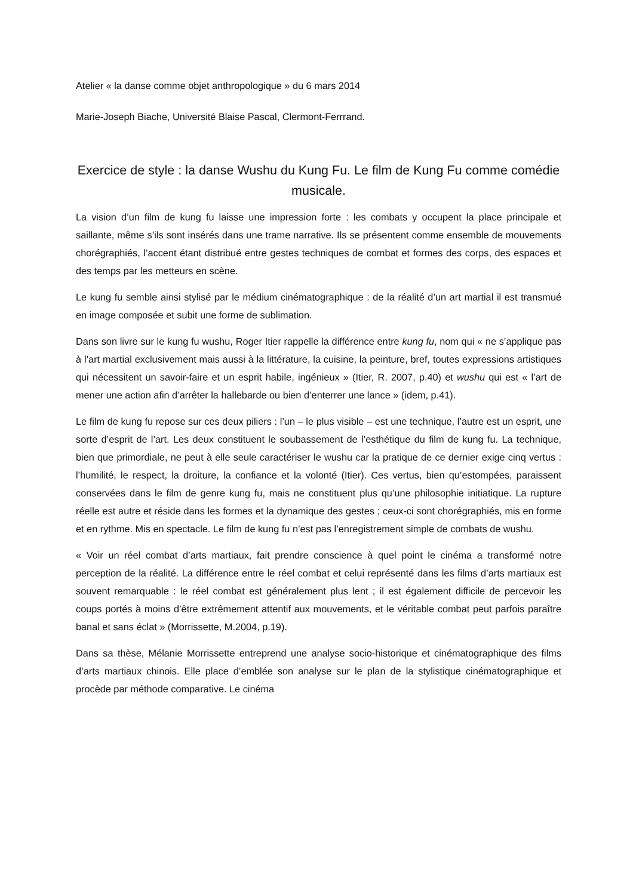Atelier « la danse comme objet anthropologique » du 6 mars 2014
Marie-Joseph Biache, Université Blaise Pascal, Clermont-Ferrrand.
Exercice de style : la danse Wushu du Kung Fu. Le film de Kung Fu comme comédie musicale.
La vision d’un film de kung fu laisse une impression forte : les combats y occupent la place principale et saillante, même s’ils sont insérés dans une trame narrative. Ils se présentent comme ensemble de mouvements chorégraphiés, l’accent étant distribué entre gestes techniques de combat et formes des corps, des espaces et des temps par les metteurs en scène.
Le kung fu semble ainsi stylisé par le médium cinématographique : de la réalité d’un art martial il est transmué en image composée et subit une forme de sublimation.
Dans son livre sur le kung fu wushu, Roger Itier rappelle la différence entre kung fu, nom qui « ne s’applique pas à l’art martial exclusivement mais aussi à la littérature, la cuisine, la peinture, bref, toutes expressions artistiques qui nécessitent un savoir-faire et un esprit habile, ingénieux » (Itier, R. 2007, p.40) et wushu qui est « l’art de mener une action afin d’arrêter la hallebarde ou bien d’enterrer une lance » (idem, p.41).
Le film de kung fu repose sur ces deux piliers : l’un – le plus visible – est une technique, l’autre est un esprit, une sorte d’esprit de l’art. Les deux constituent le soubassement de l’esthétique du film de kung fu. La technique, bien que primordiale, ne peut à elle seule caractériser le wushu car la pratique de ce dernier exige cinq vertus : l’humilité, le respect, la droiture, la confiance et la volonté (Itier). Ces vertus, bien qu’estompées, paraissent conservées dans le film de genre kung fu, mais ne constituent plus qu’une philosophie initiatique. La rupture réelle est autre et réside dans les formes et la dynamique des gestes ; ceux-ci sont chorégraphiés, mis en forme et en rythme. Mis en spectacle. Le film de kung fu n’est pas l’enregistrement simple de combats de wushu.
« Voir un réel combat d’arts martiaux, fait prendre conscience à quel point le cinéma a transformé notre perception de la réalité. La différence entre le réel combat et celui représenté dans les films d’arts martiaux est souvent remarquable : le réel combat est généralement plus lent ; il est également difficile de percevoir les coups portés à moins d’être extrêmement attentif aux mouvements, et le véritable combat peut parfois paraître banal et sans éclat » (Morrissette, M.2004, p.19).
Dans sa thèse, Mélanie Morrissette entreprend une analyse socio-historique et cinématographique des films d’arts martiaux chinois. Elle place d’emblée son analyse sur le plan de la stylistique cinématographique et procède par méthode comparative. Le cinéma